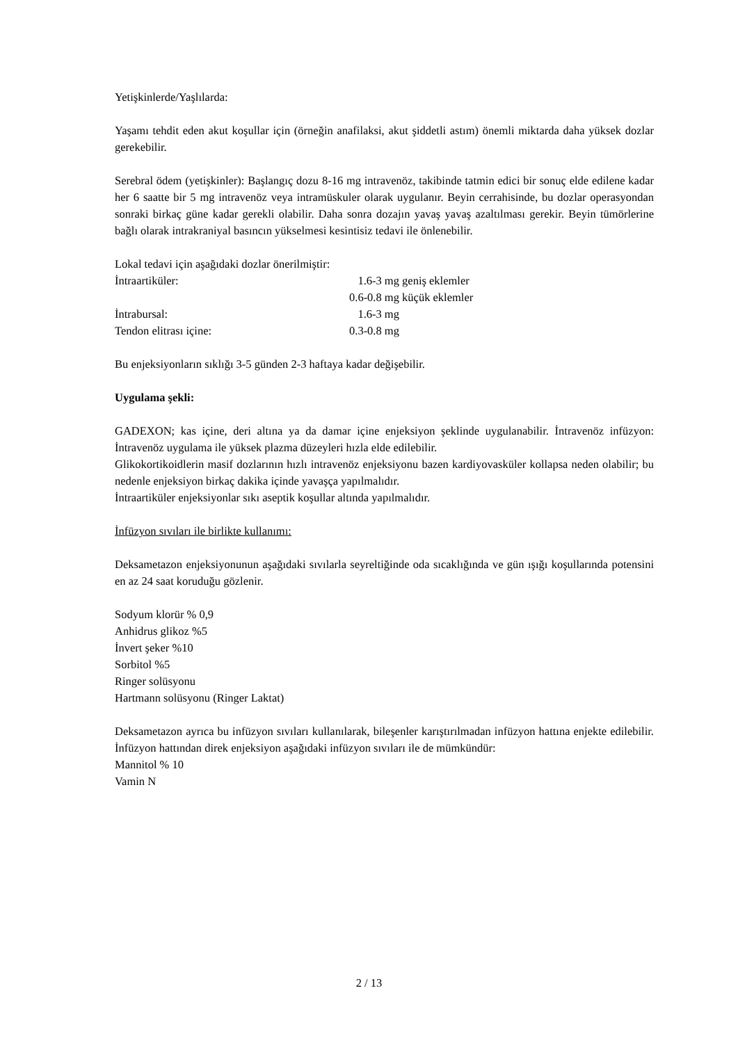Yetişkinlerde/Yaşlılarda:
Yaşamı tehdit eden akut koşullar için (örneğin anafilaksi, akut şiddetli astım) önemli miktarda daha yüksek dozlar gerekebilir.
Serebral ödem (yetişkinler): Başlangıç dozu 8-16 mg intravenöz, takibinde tatmin edici bir sonuç elde edilene kadar her 6 saatte bir 5 mg intravenöz veya intramüskuler olarak uygulanır. Beyin cerrahisinde, bu dozlar operasyondan sonraki birkaç güne kadar gerekli olabilir. Daha sonra dozajın yavaş yavaş azaltılması gerekir. Beyin tümörlerine bağlı olarak intrakraniyal basıncın yükselmesi kesintisiz tedavi ile önlenebilir.
Lokal tedavi için aşağıdaki dozlar önerilmiştir:
| İntraartiküler: | 1.6-3 mg geniş eklemler |
| | 0.6-0.8 mg küçük eklemler |
| İntrabursal: | 1.6-3 mg |
| Tendon elitrası içine: | 0.3-0.8 mg |
Bu enjeksiyonların sıklığı 3-5 günden 2-3 haftaya kadar değişebilir.
Uygulama şekli:
GADEXON; kas içine, deri altına ya da damar içine enjeksiyon şeklinde uygulanabilir. İntravenöz infüzyon: İntravenöz uygulama ile yüksek plazma düzeyleri hızla elde edilebilir.
Glikokortikoidlerin masif dozlarının hızlı intravenöz enjeksiyonu bazen kardiyovasküler kollapsa neden olabilir; bu nedenle enjeksiyon birkaç dakika içinde yavaşça yapılmalıdır.
İntraartiküler enjeksiyonlar sıkı aseptik koşullar altında yapılmalıdır.
İnfüzyon sıvıları ile birlikte kullanımı:
Deksametazon enjeksiyonunun aşağıdaki sıvılarla seyreltiğinde oda sıcaklığında ve gün ışığı koşullarında potensini en az 24 saat koruduğu gözlenir.
Sodyum klorür % 0,9
Anhidrus glikoz %5
İnvert şeker %10
Sorbitol %5
Ringer solüsyonu
Hartmann solüsyonu (Ringer Laktat)
Deksametazon ayrıca bu infüzyon sıvıları kullanılarak, bileşenler karıştırılmadan infüzyon hattına enjekte edilebilir. İnfüzyon hattından direk enjeksiyon aşağıdaki infüzyon sıvıları ile de mümkündür:
Mannitol % 10
Vamin N
2 / 13